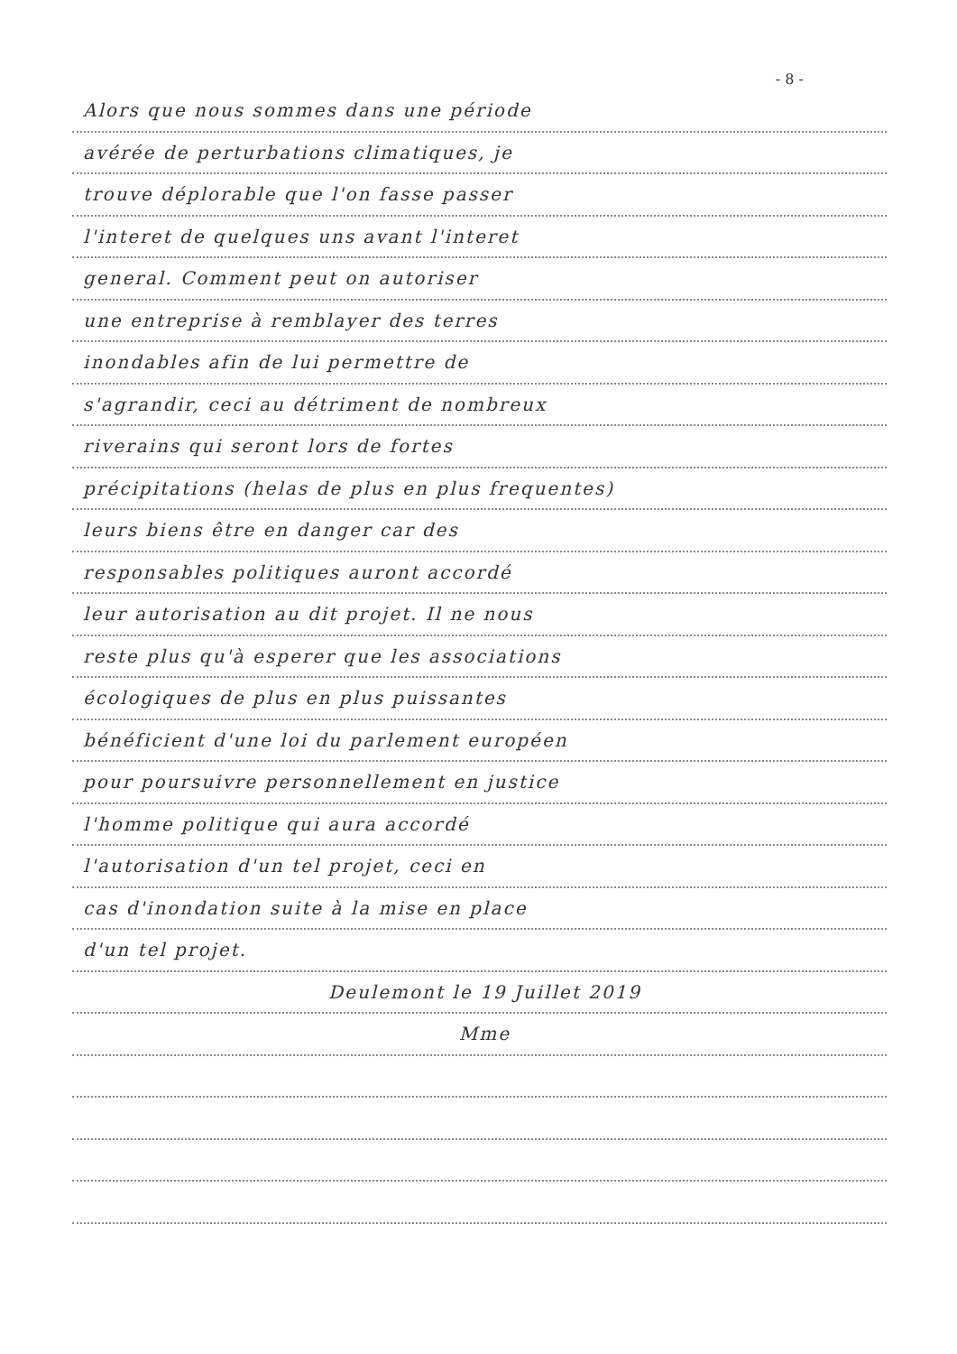- 8 -
Alors que nous sommes dans une période
avérée de perturbations climatiques, je
trouve déplorable que l'on fasse passer
l'interet de quelques uns avant l'interet
general. Comment peut on autoriser
une entreprise à remblayer des terres
inondables afin de lui permettre de
s'agrandir, ceci au détriment de nombreux
riverains qui seront lors de fortes
précipitations (helas de plus en plus frequentes)
leurs biens être en danger car des
responsables politiques auront accordé
leur autorisation au dit projet. Il ne nous
reste plus qu'à esperer que les associations
écologiques de plus en plus puissantes
bénéficient d'une loi du parlement européen
pour poursuivre personnellement en justice
l'homme politique qui aura accordé
l'autorisation d'un tel projet, ceci en
cas d'inondation suite à la mise en place
d'un tel projet.
Deulemont le 19 Juillet 2019
Mme